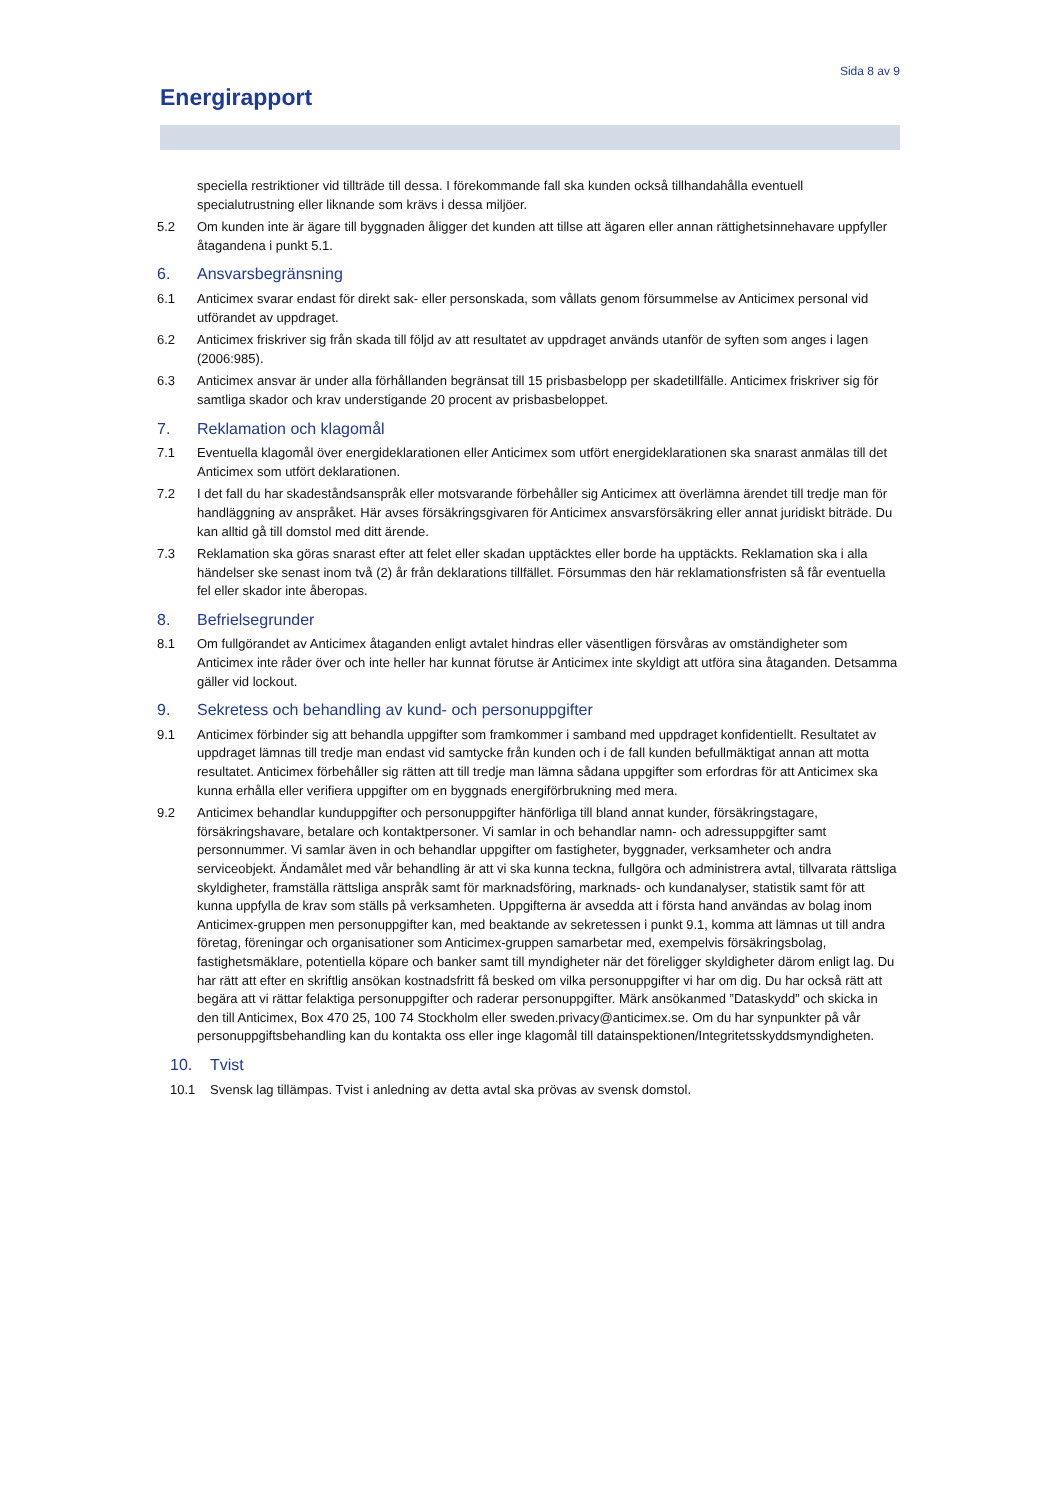Sida 8 av 9
Energirapport
speciella restriktioner vid tillträde till dessa. I förekommande fall ska kunden också tillhandahålla eventuell specialutrustning eller liknande som krävs i dessa miljöer.
5.2 Om kunden inte är ägare till byggnaden åligger det kunden att tillse att ägaren eller annan rättighetsinnehavare uppfyller åtagandena i punkt 5.1.
6. Ansvarsbegränsning
6.1 Anticimex svarar endast för direkt sak- eller personskada, som vållats genom försummelse av Anticimex personal vid utförandet av uppdraget.
6.2 Anticimex friskriver sig från skada till följd av att resultatet av uppdraget används utanför de syften som anges i lagen (2006:985).
6.3 Anticimex ansvar är under alla förhållanden begränsat till 15 prisbasbelopp per skadetillfälle. Anticimex friskriver sig för samtliga skador och krav understigande 20 procent av prisbasbeloppet.
7. Reklamation och klagomål
7.1 Eventuella klagomål över energideklarationen eller Anticimex som utfört energideklarationen ska snarast anmälas till det Anticimex som utfört deklarationen.
7.2 I det fall du har skadeståndsanspråk eller motsvarande förbehåller sig Anticimex att överlämna ärendet till tredje man för handläggning av anspråket. Här avses försäkringsgivaren för Anticimex ansvarsförsäkring eller annat juridiskt biträde. Du kan alltid gå till domstol med ditt ärende.
7.3 Reklamation ska göras snarast efter att felet eller skadan upptäcktes eller borde ha upptäckts. Reklamation ska i alla händelser ske senast inom två (2) år från deklarations tillfället. Försummas den här reklamationsfristen så får eventuella fel eller skador inte åberopas.
8. Befrielsegrunder
8.1 Om fullgörandet av Anticimex åtaganden enligt avtalet hindras eller väsentligen försvåras av omständigheter som Anticimex inte råder över och inte heller har kunnat förutse är Anticimex inte skyldigt att utföra sina åtaganden. Detsamma gäller vid lockout.
9. Sekretess och behandling av kund- och personuppgifter
9.1 Anticimex förbinder sig att behandla uppgifter som framkommer i samband med uppdraget konfidentiellt. Resultatet av uppdraget lämnas till tredje man endast vid samtycke från kunden och i de fall kunden befullmäktigat annan att motta resultatet. Anticimex förbehåller sig rätten att till tredje man lämna sådana uppgifter som erfordras för att Anticimex ska kunna erhålla eller verifiera uppgifter om en byggnads energiförbrukning med mera.
9.2 Anticimex behandlar kunduppgifter och personuppgifter hänförliga till bland annat kunder, försäkringstagare, försäkringshavare, betalare och kontaktpersoner. Vi samlar in och behandlar namn- och adressuppgifter samt personnummer. Vi samlar även in och behandlar uppgifter om fastigheter, byggnader, verksamheter och andra serviceobjekt. Ändamålet med vår behandling är att vi ska kunna teckna, fullgöra och administrera avtal, tillvarata rättsliga skyldigheter, framställa rättsliga anspråk samt för marknadsföring, marknads- och kundanalyser, statistik samt för att kunna uppfylla de krav som ställs på verksamheten. Uppgifterna är avsedda att i första hand användas av bolag inom Anticimex-gruppen men personuppgifter kan, med beaktande av sekretessen i punkt 9.1, komma att lämnas ut till andra företag, föreningar och organisationer som Anticimex-gruppen samarbetar med, exempelvis försäkringsbolag, fastighetsmäklare, potentiella köpare och banker samt till myndigheter när det föreligger skyldigheter därom enligt lag. Du har rätt att efter en skriftlig ansökan kostnadsfritt få besked om vilka personuppgifter vi har om dig. Du har också rätt att begära att vi rättar felaktiga personuppgifter och raderar personuppgifter. Märk ansökanmed ”Dataskydd” och skicka in den till Anticimex, Box 470 25, 100 74 Stockholm eller sweden.privacy@anticimex.se. Om du har synpunkter på vår personuppgiftsbehandling kan du kontakta oss eller inge klagomål till datainspektionen/Integritetsskyddsmyndigheten.
10. Tvist
10.1 Svensk lag tillämpas. Tvist i anledning av detta avtal ska prövas av svensk domstol.